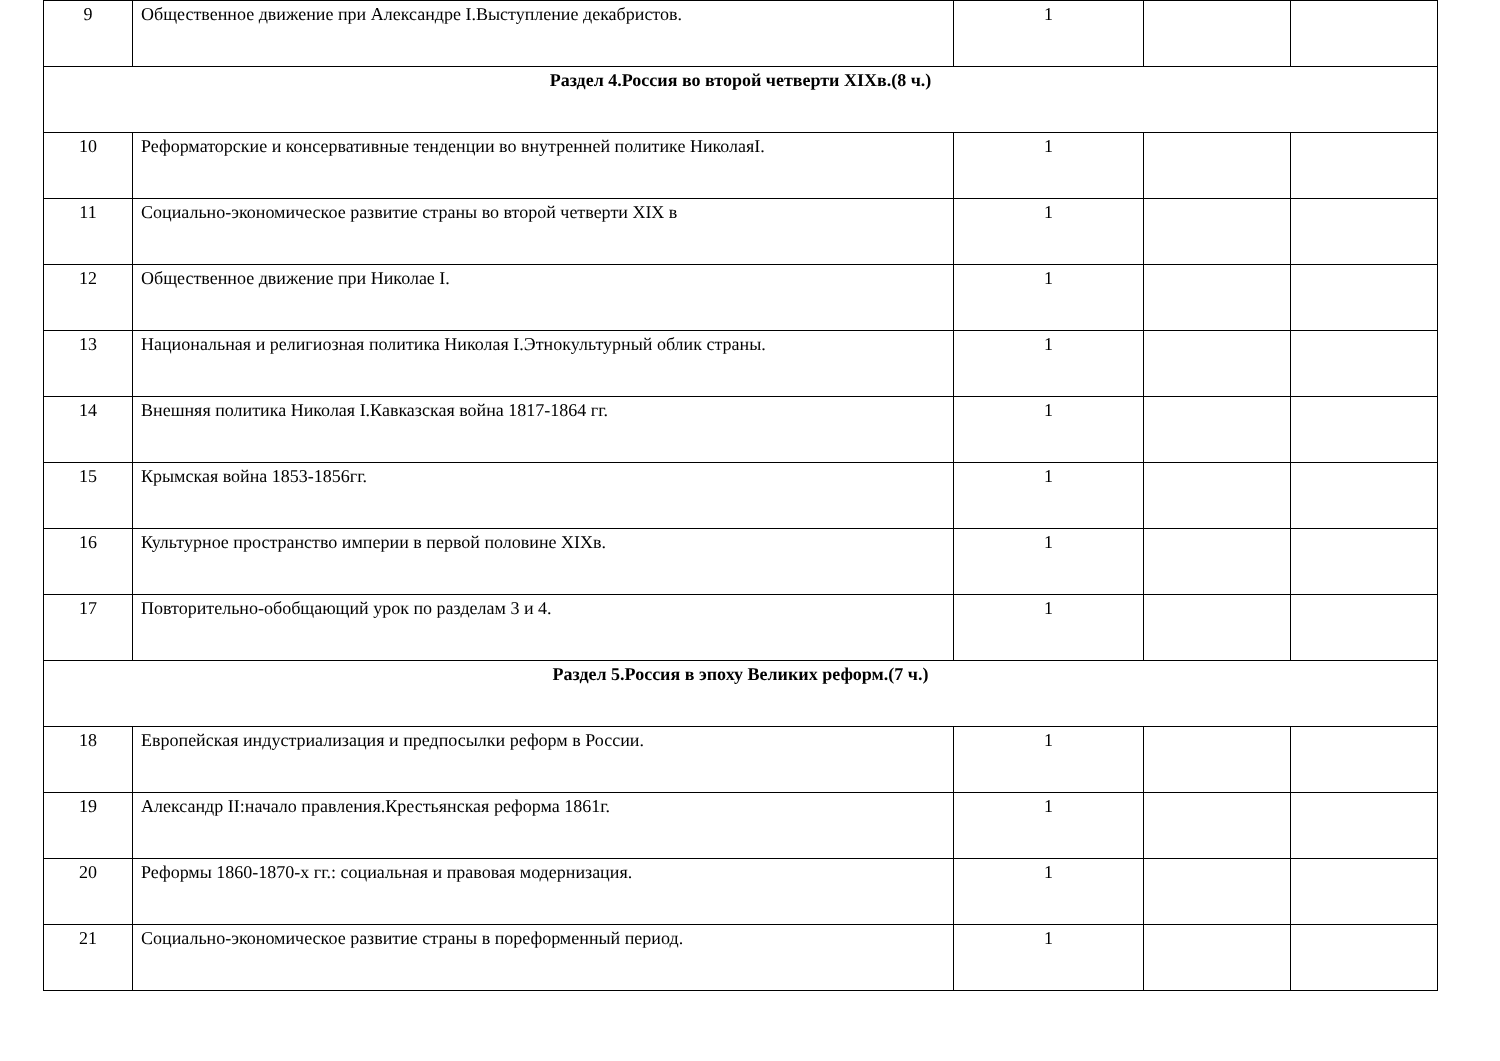| 9 | Общественное движение при Александре I.Выступление декабристов. | 1 | | |
| Раздел 4.Россия во второй четверти XIXв.(8 ч.) | | | | |
| 10 | Реформаторские и консервативные тенденции во внутренней политике НиколаяI. | 1 | | |
| 11 | Социально-экономическое развитие страны во второй четверти XIX в | 1 | | |
| 12 | Общественное движение при Николае I. | 1 | | |
| 13 | Национальная и религиозная политика Николая I.Этнокультурный облик страны. | 1 | | |
| 14 | Внешняя политика Николая I.Кавказская война 1817-1864 гг. | 1 | | |
| 15 | Крымская война 1853-1856гг. | 1 | | |
| 16 | Культурное пространство империи в первой половине XIXв. | 1 | | |
| 17 | Повторительно-обобщающий урок по разделам 3 и 4. | 1 | | |
| Раздел 5.Россия в эпоху Великих реформ.(7 ч.) | | | | |
| 18 | Европейская индустриализация и предпосылки реформ в России. | 1 | | |
| 19 | Александр II:начало правления.Крестьянская реформа 1861г. | 1 | | |
| 20 | Реформы 1860-1870-х гг.: социальная и правовая модернизация. | 1 | | |
| 21 | Социально-экономическое развитие страны в пореформенный период. | 1 | | |